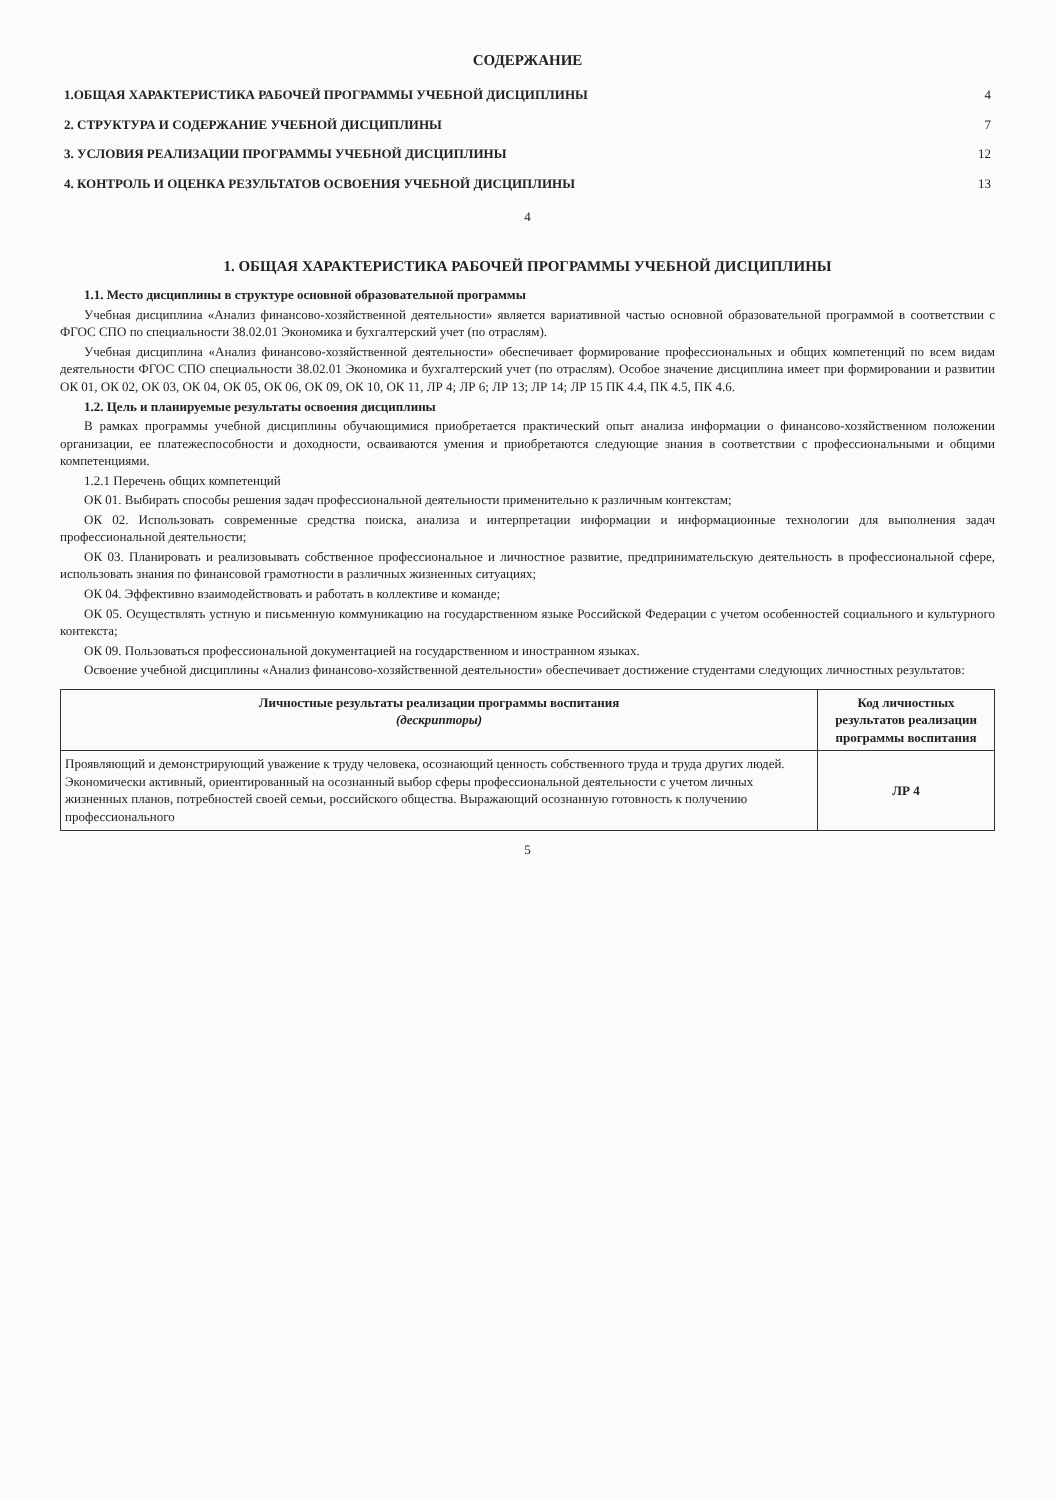СОДЕРЖАНИЕ
| 1.ОБЩАЯ ХАРАКТЕРИСТИКА РАБОЧЕЙ ПРОГРАММЫ УЧЕБНОЙ ДИСЦИПЛИНЫ | 4 |
| 2. СТРУКТУРА И СОДЕРЖАНИЕ УЧЕБНОЙ ДИСЦИПЛИНЫ | 7 |
| 3. УСЛОВИЯ РЕАЛИЗАЦИИ ПРОГРАММЫ УЧЕБНОЙ ДИСЦИПЛИНЫ | 12 |
| 4. КОНТРОЛЬ И ОЦЕНКА РЕЗУЛЬТАТОВ ОСВОЕНИЯ УЧЕБНОЙ ДИСЦИПЛИНЫ | 13 |
4
1. ОБЩАЯ ХАРАКТЕРИСТИКА РАБОЧЕЙ ПРОГРАММЫ УЧЕБНОЙ ДИСЦИПЛИНЫ
1.1. Место дисциплины в структуре основной образовательной программы
Учебная дисциплина «Анализ финансово-хозяйственной деятельности» является вариативной частью основной образовательной программой в соответствии с ФГОС СПО по специальности 38.02.01 Экономика и бухгалтерский учет (по отраслям).
Учебная дисциплина «Анализ финансово-хозяйственной деятельности» обеспечивает формирование профессиональных и общих компетенций по всем видам деятельности ФГОС СПО специальности 38.02.01 Экономика и бухгалтерский учет (по отраслям). Особое значение дисциплина имеет при формировании и развитии ОК 01, ОК 02, ОК 03, ОК 04, ОК 05, ОК 06, ОК 09, ОК 10, ОК 11, ЛР 4; ЛР 6; ЛР 13; ЛР 14; ЛР 15 ПК 4.4, ПК 4.5, ПК 4.6.
1.2. Цель и планируемые результаты освоения дисциплины
В рамках программы учебной дисциплины обучающимися приобретается практический опыт анализа информации о финансово-хозяйственном положении организации, ее платежеспособности и доходности, осваиваются умения и приобретаются следующие знания в соответствии с профессиональными и общими компетенциями.
1.2.1 Перечень общих компетенций
ОК 01. Выбирать способы решения задач профессиональной деятельности применительно к различным контекстам;
ОК 02. Использовать современные средства поиска, анализа и интерпретации информации и информационные технологии для выполнения задач профессиональной деятельности;
ОК 03. Планировать и реализовывать собственное профессиональное и личностное развитие, предпринимательскую деятельность в профессиональной сфере, использовать знания по финансовой грамотности в различных жизненных ситуациях;
ОК 04. Эффективно взаимодействовать и работать в коллективе и команде;
ОК 05. Осуществлять устную и письменную коммуникацию на государственном языке Российской Федерации с учетом особенностей социального и культурного контекста;
ОК 09. Пользоваться профессиональной документацией на государственном и иностранном языках.
Освоение учебной дисциплины «Анализ финансово-хозяйственной деятельности» обеспечивает достижение студентами следующих личностных результатов:
| Личностные результаты реализации программы воспитания (дескрипторы) | Код личностных результатов реализации программы воспитания |
| --- | --- |
| Проявляющий и демонстрирующий уважение к труду человека, осознающий ценность собственного труда и труда других людей. Экономически активный, ориентированный на осознанный выбор сферы профессиональной деятельности с учетом личных жизненных планов, потребностей своей семьи, российского общества. Выражающий осознанную готовность к получению профессионального | ЛР 4 |
5